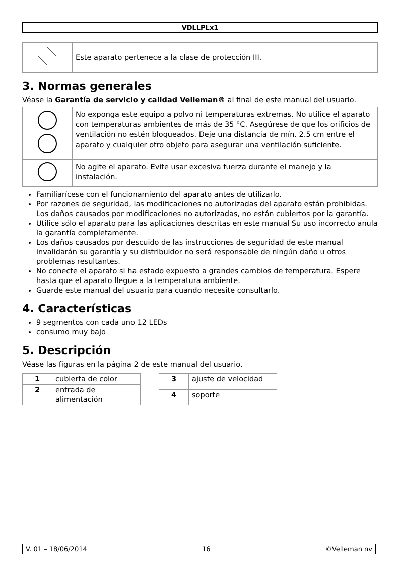VDLLPLx1
| | Este aparato pertenece a la clase de protección III. |
3. Normas generales
Véase la Garantía de servicio y calidad Velleman® al final de este manual del usuario.
| | No exponga este equipo a polvo ni temperaturas extremas. No utilice el aparato con temperaturas ambientes de más de 35 °C. Asegúrese de que los orificios de ventilación no estén bloqueados. Deje una distancia de mín. 2.5 cm entre el aparato y cualquier otro objeto para asegurar una ventilación suficiente. |
| | No agite el aparato. Evite usar excesiva fuerza durante el manejo y la instalación. |
Familiarícese con el funcionamiento del aparato antes de utilizarlo.
Por razones de seguridad, las modificaciones no autorizadas del aparato están prohibidas. Los daños causados por modificaciones no autorizadas, no están cubiertos por la garantía.
Utilice sólo el aparato para las aplicaciones descritas en este manual Su uso incorrecto anula la garantía completamente.
Los daños causados por descuido de las instrucciones de seguridad de este manual invalidarán su garantía y su distribuidor no será responsable de ningún daño u otros problemas resultantes.
No conecte el aparato si ha estado expuesto a grandes cambios de temperatura. Espere hasta que el aparato llegue a la temperatura ambiente.
Guarde este manual del usuario para cuando necesite consultarlo.
4. Características
9 segmentos con cada uno 12 LEDs
consumo muy bajo
5. Descripción
Véase las figuras en la página 2 de este manual del usuario.
| 1 | cubierta de color |
| 2 | entrada de alimentación |
| 3 | ajuste de velocidad |
| 4 | soporte |
V. 01 – 18/06/2014 16 ©Velleman nv